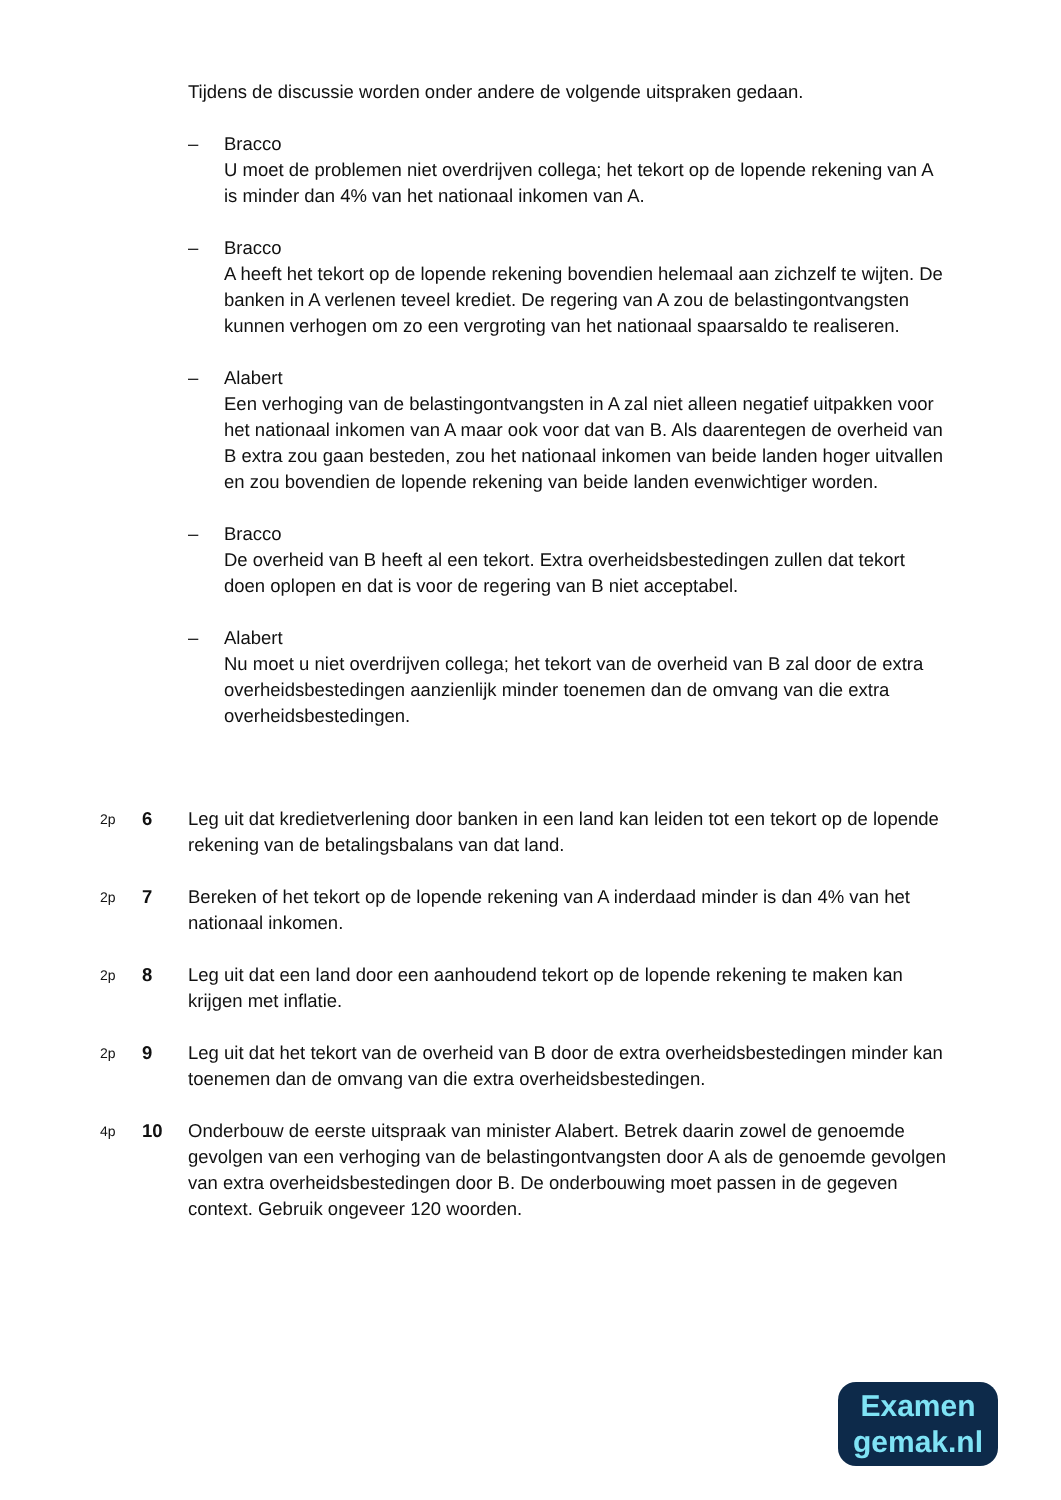Tijdens de discussie worden onder andere de volgende uitspraken gedaan.
– Bracco
U moet de problemen niet overdrijven collega; het tekort op de lopende rekening van A is minder dan 4% van het nationaal inkomen van A.
– Bracco
A heeft het tekort op de lopende rekening bovendien helemaal aan zichzelf te wijten. De banken in A verlenen teveel krediet. De regering van A zou de belastingontvangsten kunnen verhogen om zo een vergroting van het nationaal spaarsaldo te realiseren.
– Alabert
Een verhoging van de belastingontvangsten in A zal niet alleen negatief uitpakken voor het nationaal inkomen van A maar ook voor dat van B. Als daarentegen de overheid van B extra zou gaan besteden, zou het nationaal inkomen van beide landen hoger uitvallen en zou bovendien de lopende rekening van beide landen evenwichtiger worden.
– Bracco
De overheid van B heeft al een tekort. Extra overheidsbestedingen zullen dat tekort doen oplopen en dat is voor de regering van B niet acceptabel.
– Alabert
Nu moet u niet overdrijven collega; het tekort van de overheid van B zal door de extra overheidsbestedingen aanzienlijk minder toenemen dan de omvang van die extra overheidsbestedingen.
2p 6 Leg uit dat kredietverlening door banken in een land kan leiden tot een tekort op de lopende rekening van de betalingsbalans van dat land.
2p 7 Bereken of het tekort op de lopende rekening van A inderdaad minder is dan 4% van het nationaal inkomen.
2p 8 Leg uit dat een land door een aanhoudend tekort op de lopende rekening te maken kan krijgen met inflatie.
2p 9 Leg uit dat het tekort van de overheid van B door de extra overheidsbestedingen minder kan toenemen dan de omvang van die extra overheidsbestedingen.
4p 10 Onderbouw de eerste uitspraak van minister Alabert. Betrek daarin zowel de genoemde gevolgen van een verhoging van de belastingontvangsten door A als de genoemde gevolgen van extra overheidsbestedingen door B. De onderbouwing moet passen in de gegeven context. Gebruik ongeveer 120 woorden.
Examen
gemak.nl